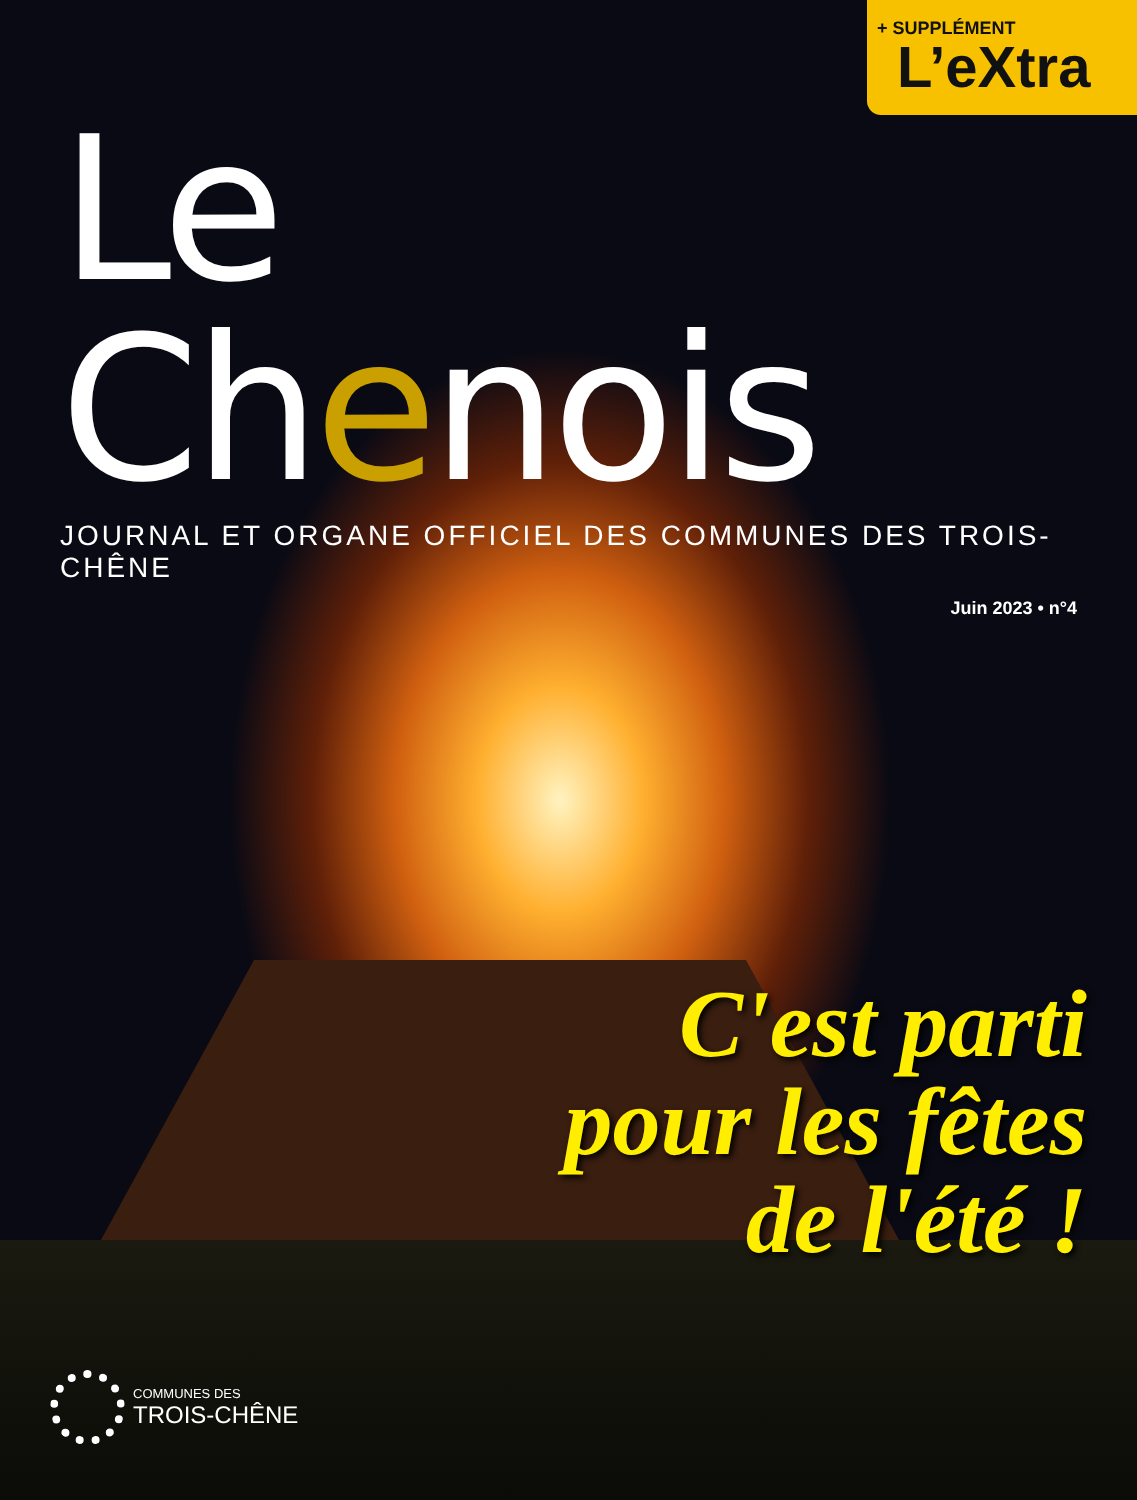+ SUPPLÉMENT
L’eXtra
Le Chenois
JOURNAL ET ORGANE OFFICIEL DES COMMUNES DES TROIS-CHÊNE
Juin 2023 • n°4
C'est parti
pour les fêtes
de l'été !
COMMUNES DES
TROIS-CHÊNE